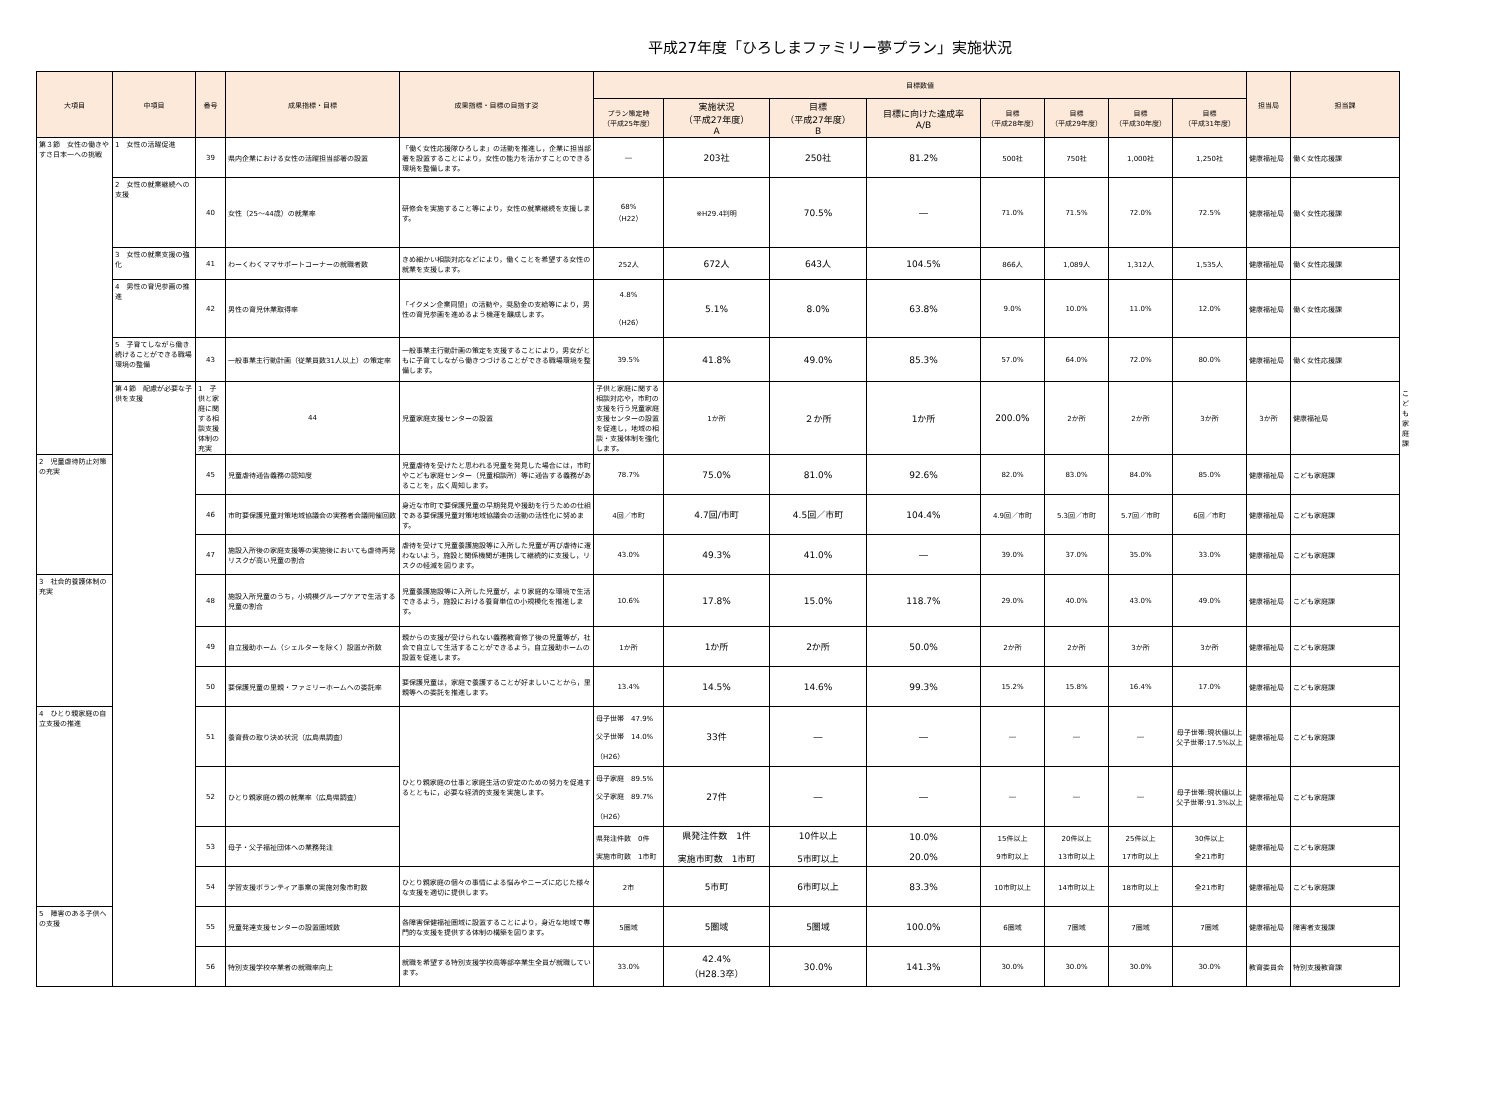平成27年度「ひろしまファミリー夢プラン」実施状況
| 大項目 | 中項目 | 番号 | 成果指標・目標 | 成果指標・目標の目指す姿 | 目標数値 | | | | | | | | 担当局 | 担当課 | |
| --- | --- | --- | --- | --- | --- | --- | --- | --- | --- | --- | --- | --- | --- | --- | --- |
| | | | | | プラン策定時 （平成25年度） | 実施状況 （平成27年度） A | 目標 （平成27年度） B | 目標に向けた達成率 A/B | 目標 （平成28年度） | 目標 （平成29年度） | 目標 （平成30年度） | 目標 （平成31年度） | | | |
| 第３節 女性の働きやすさ日本一への挑戦 | 1 女性の活躍促進 | 39 | 県内企業における女性の活躍担当部署の設置 | 「働く女性応援隊ひろしま」の活動を推進し，企業に担当部署を設置することにより，女性の能力を活かすことのできる環境を整備します。 | ― | 203社 | 250社 | 81.2% | 500社 | 750社 | 1,000社 | 1,250社 | 健康福祉局 | 働く女性応援課 | |
| | 2 女性の就業継続への支援 | 40 | 女性（25～44歳）の就業率 | 研修会を実施すること等により，女性の就業継続を支援します。 | 68% （H22） | ※H29.4判明 | 70.5% | ― | 71.0% | 71.5% | 72.0% | 72.5% | 健康福祉局 | 働く女性応援課 | |
| | 3 女性の就業支援の強化 | 41 | わーくわくママサポートコーナーの就職者数 | きめ細かい相談対応などにより，働くことを希望する女性の就業を支援します。 | 252人 | 672人 | 643人 | 104.5% | 866人 | 1,089人 | 1,312人 | 1,535人 | 健康福祉局 | 働く女性応援課 | |
| | 4 男性の育児参画の推進 | 42 | 男性の育児休業取得率 | 「イクメン企業同盟」の活動や，奨励金の支給等により，男性の育児参画を進めるよう機運を醸成します。 | 4.8% （H26） | 5.1% | 8.0% | 63.8% | 9.0% | 10.0% | 11.0% | 12.0% | 健康福祉局 | 働く女性応援課 | |
| | 5 子育てしながら働き続けることができる職場環境の整備 | 43 | 一般事業主行動計画（従業員数31人以上）の策定率 | 一般事業主行動計画の策定を支援することにより，男女がともに子育てしながら働きつづけることができる職場環境を整備します。 | 39.5% | 41.8% | 49.0% | 85.3% | 57.0% | 64.0% | 72.0% | 80.0% | 健康福祉局 | 働く女性応援課 | |
| | 第４節 配慮が必要な子供を支援 | 1 子供と家庭に関する相談支援体制の充実 | 44 | 児童家庭支援センターの設置 | 子供と家庭に関する相談対応や，市町の支援を行う児童家庭支援センターの設置を促進し，地域の相談・支援体制を強化します。 | 1か所 | ２か所 | 1か所 | 200.0% | 2か所 | 2か所 | 3か所 | 3か所 | 健康福祉局 | こども家庭課 |
| 2 児童虐待防止対策の充実 | | 45 | 児童虐待通告義務の認知度 | 児童虐待を受けたと思われる児童を発見した場合には，市町やこども家庭センター（児童相談所）等に通告する義務があることを，広く周知します。 | 78.7% | 75.0% | 81.0% | 92.6% | 82.0% | 83.0% | 84.0% | 85.0% | 健康福祉局 | こども家庭課 | |
| | | 46 | 市町要保護児童対策地域協議会の実務者会議開催回数 | 身近な市町で要保護児童の早期発見や援助を行うための仕組である要保護児童対策地域協議会の活動の活性化に努めます。 | 4回／市町 | 4.7回/市町 | 4.5回／市町 | 104.4% | 4.9回／市町 | 5.3回／市町 | 5.7回／市町 | 6回／市町 | 健康福祉局 | こども家庭課 | |
| | | 47 | 施設入所後の家庭支援等の実施後においても虐待再発リスクが高い児童の割合 | 虐待を受けて児童養護施設等に入所した児童が再び虐待に遭わないよう，施設と関係機関が連携して継続的に支援し，リスクの軽減を図ります。 | 43.0% | 49.3% | 41.0% | ― | 39.0% | 37.0% | 35.0% | 33.0% | 健康福祉局 | こども家庭課 | |
| 3 社会的養護体制の充実 | | 48 | 施設入所児童のうち，小規模グループケアで生活する児童の割合 | 児童養護施設等に入所した児童が，より家庭的な環境で生活できるよう，施設における養育単位の小規模化を推進します。 | 10.6% | 17.8% | 15.0% | 118.7% | 29.0% | 40.0% | 43.0% | 49.0% | 健康福祉局 | こども家庭課 | |
| | | 49 | 自立援助ホーム（シェルターを除く）設置か所数 | 親からの支援が受けられない義務教育修了後の児童等が，社会で自立して生活することができるよう，自立援助ホームの設置を促進します。 | 1か所 | 1か所 | 2か所 | 50.0% | 2か所 | 2か所 | 3か所 | 3か所 | 健康福祉局 | こども家庭課 | |
| | | 50 | 要保護児童の里親・ファミリーホームへの委託率 | 要保護児童は，家庭で養護することが好ましいことから，里親等への委託を推進します。 | 13.4% | 14.5% | 14.6% | 99.3% | 15.2% | 15.8% | 16.4% | 17.0% | 健康福祉局 | こども家庭課 | |
| 4 ひとり親家庭の自立支援の推進 | | 51 | 養育費の取り決め状況（広島県調査） | ひとり親家庭の仕事と家庭生活の安定のための努力を促進するとともに，必要な経済的支援を実施します。 | 母子世帯 47.9% 父子世帯 14.0% （H26） | 33件 | ― | ― | ― | ― | ― | 母子世帯:現状値以上 父子世帯:17.5%以上 | 健康福祉局 | こども家庭課 | |
| | | 52 | ひとり親家庭の親の就業率（広島県調査） | | 母子家庭 89.5% 父子家庭 89.7% （H26） | 27件 | ― | ― | ― | ― | ― | 母子世帯:現状値以上 父子世帯:91.3%以上 | 健康福祉局 | こども家庭課 | |
| | | 53 | 母子・父子福祉団体への業務発注 | | 県発注件数 0件 実施市町数 1市町 | 県発注件数 1件 実施市町数 1市町 | 10件以上 5市町以上 | 10.0% 20.0% | 15件以上 9市町以上 | 20件以上 13市町以上 | 25件以上 17市町以上 | 30件以上 全21市町 | 健康福祉局 | こども家庭課 | |
| | | 54 | 学習支援ボランティア事業の実施対象市町数 | ひとり親家庭の個々の事情による悩みやニーズに応じた様々な支援を適切に提供します。 | 2市 | 5市町 | 6市町以上 | 83.3% | 10市町以上 | 14市町以上 | 18市町以上 | 全21市町 | 健康福祉局 | こども家庭課 | |
| 5 障害のある子供への支援 | | 55 | 児童発達支援センターの設置圏域数 | 各障害保健福祉圏域に設置することにより，身近な地域で専門的な支援を提供する体制の構築を図ります。 | 5圏域 | 5圏域 | 5圏域 | 100.0% | 6圏域 | 7圏域 | 7圏域 | 7圏域 | 健康福祉局 | 障害者支援課 | |
| | | 56 | 特別支援学校卒業者の就職率向上 | 就職を希望する特別支援学校高等部卒業生全員が就職しています。 | 33.0% | 42.4% （H28.3卒） | 30.0% | 141.3% | 30.0% | 30.0% | 30.0% | 30.0% | 教育委員会 | 特別支援教育課 | |